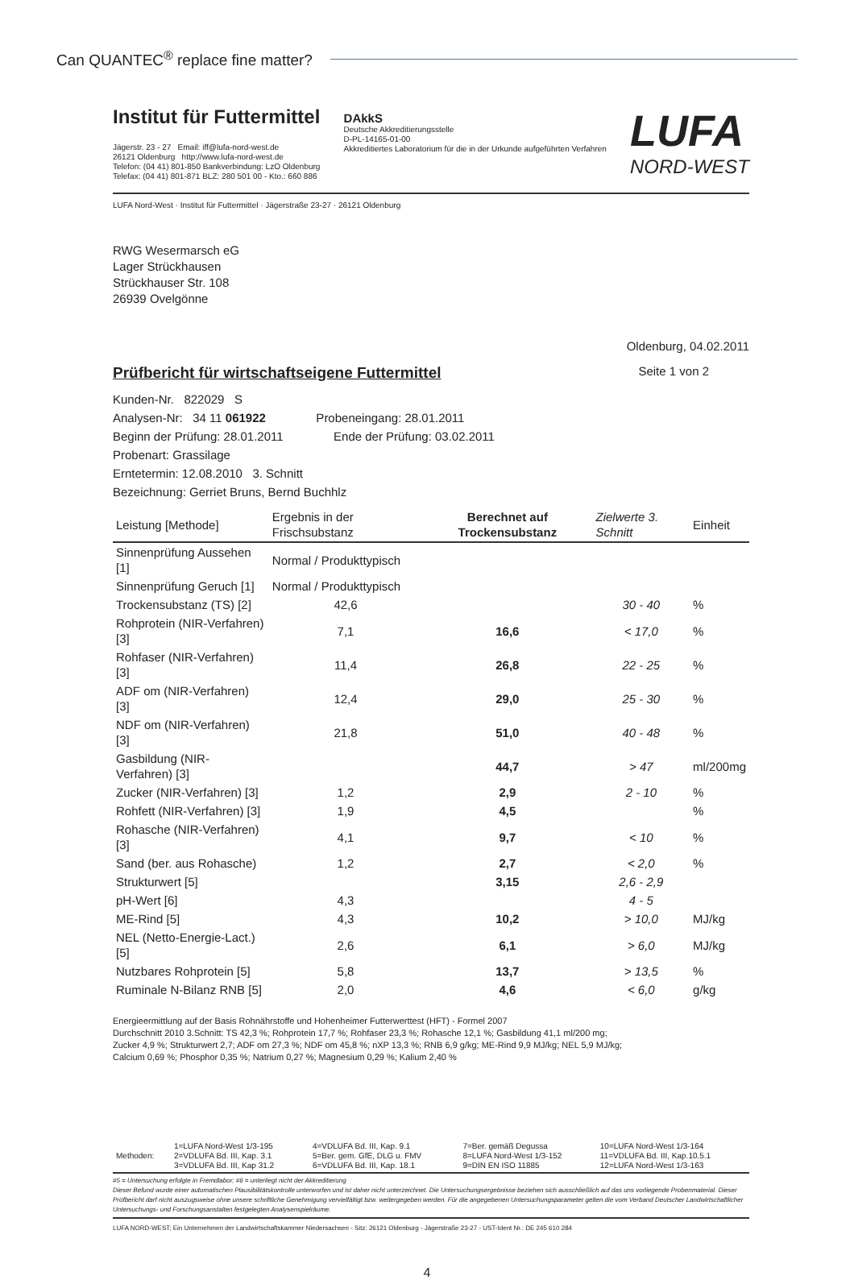Can QUANTEC<sup>®</sup> replace fine matter?
Institut für Futtermittel
Jägerstr. 23 - 27 Email: iff@lufa-nord-west.de
26121 Oldenburg http://www.lufa-nord-west.de
Telefon: (04 41) 801-850 Bankverbindung: LzO Oldenburg
Telefax: (04 41) 801-871 BLZ: 280 501 00 - Kto.: 660 886
DAkkS
Deutsche Akkreditierungsstelle
D-PL-14165-01-00
Akkreditiertes Laboratorium für die in der Urkunde aufgeführten Verfahren
LUFA
NORD-WEST
LUFA Nord-West · Institut für Futtermittel · Jägerstraße 23-27 · 26121 Oldenburg
RWG Wesermarsch eG
Lager Strückhausen
Strückhauser Str. 108
26939 Ovelgönne
Oldenburg, 04.02.2011
Prüfbericht für wirtschaftseigene Futtermittel
Seite 1 von 2
Kunden-Nr. 822029 S
Analysen-Nr: 34 11 061922 Probeneingang: 28.01.2011
Beginn der Prüfung: 28.01.2011 Ende der Prüfung: 03.02.2011
Probenart: Grassilage
Erntetermin: 12.08.2010 3. Schnitt
Bezeichnung: Gerriet Bruns, Bernd Buchhlz
| Leistung [Methode] | Ergebnis in der Frischsubstanz | Berechnet auf Trockensubstanz | Zielwerte 3. Schnitt | Einheit |
| --- | --- | --- | --- | --- |
| Sinnenprüfung Aussehen [1] | Normal / Produkttypisch | | | |
| Sinnenprüfung Geruch [1] | Normal / Produkttypisch | | | |
| Trockensubstanz (TS) [2] | 42,6 | | 30 - 40 | % |
| Rohprotein (NIR-Verfahren) [3] | 7,1 | 16,6 | < 17,0 | % |
| Rohfaser (NIR-Verfahren) [3] | 11,4 | 26,8 | 22 - 25 | % |
| ADF om (NIR-Verfahren) [3] | 12,4 | 29,0 | 25 - 30 | % |
| NDF om (NIR-Verfahren) [3] | 21,8 | 51,0 | 40 - 48 | % |
| Gasbildung (NIR-Verfahren) [3] | | 44,7 | > 47 | ml/200mg |
| Zucker (NIR-Verfahren) [3] | 1,2 | 2,9 | 2 - 10 | % |
| Rohfett (NIR-Verfahren) [3] | 1,9 | 4,5 | | % |
| Rohasche (NIR-Verfahren) [3] | 4,1 | 9,7 | < 10 | % |
| Sand (ber. aus Rohasche) | 1,2 | 2,7 | < 2,0 | % |
| Strukturwert [5] | | 3,15 | 2,6 - 2,9 | |
| pH-Wert [6] | 4,3 | | 4 - 5 | |
| ME-Rind [5] | 4,3 | 10,2 | > 10,0 | MJ/kg |
| NEL (Netto-Energie-Lact.) [5] | 2,6 | 6,1 | > 6,0 | MJ/kg |
| Nutzbares Rohprotein [5] | 5,8 | 13,7 | > 13,5 | % |
| Ruminale N-Bilanz RNB [5] | 2,0 | 4,6 | < 6,0 | g/kg |
Energieermittlung auf der Basis Rohnährstoffe und Hohenheimer Futterwerttest (HFT) - Formel 2007
Durchschnitt 2010 3.Schnitt: TS 42,3 %; Rohprotein 17,7 %; Rohfaser 23,3 %; Rohasche 12,1 %; Gasbildung 41,1 ml/200 mg;
Zucker 4,9 %; Strukturwert 2,7; ADF om 27,3 %; NDF om 45,8 %; nXP 13,3 %; RNB 6,9 g/kg; ME-Rind 9,9 MJ/kg; NEL 5,9 MJ/kg;
Calcium 0,69 %; Phosphor 0,35 %; Natrium 0,27 %; Magnesium 0,29 %; Kalium 2,40 %
| Methoden: | 1=LUFA Nord-West 1/3-195 2=VDLUFA Bd. III, Kap. 3.1 3=VDLUFA Bd. III, Kap 31.2 | 4=VDLUFA Bd. III, Kap. 9.1 5=Ber. gem. GfE, DLG u. FMV 6=VDLUFA Bd. III, Kap. 18.1 | 7=Ber. gemäß Degussa 8=LUFA Nord-West 1/3-152 9=DIN EN ISO 11885 | 10=LUFA Nord-West 1/3-164 11=VDLUFA Bd. III, Kap.10.5.1 12=LUFA Nord-West 1/3-163 |
#5 = Untersuchung erfolgte in Fremdlabor; #6 = unterliegt nicht der Akkreditierung
Dieser Befund wurde einer automatischen Plausibilitätskontrolle unterworfen und ist daher nicht unterzeichnet. Die Untersuchungsergebnisse beziehen sich ausschließlich auf das uns vorliegende Probenmaterial. Dieser Prüfbericht darf nicht auszugsweise ohne unsere schriftliche Genehmigung vervielfältigt bzw. weitergegeben werden. Für die angegebenen Untersuchungsparameter gelten die vom Verband Deutscher Landwirtschaftlicher Untersuchungs- und Forschungsanstalten festgelegten Analysenspielräume.
LUFA NORD-WEST; Ein Unternehmen der Landwirtschaftskammer Niedersachsen - Sitz: 26121 Oldenburg - Jägerstraße 23-27 - UST-Ident Nr.: DE 245 610 284
4